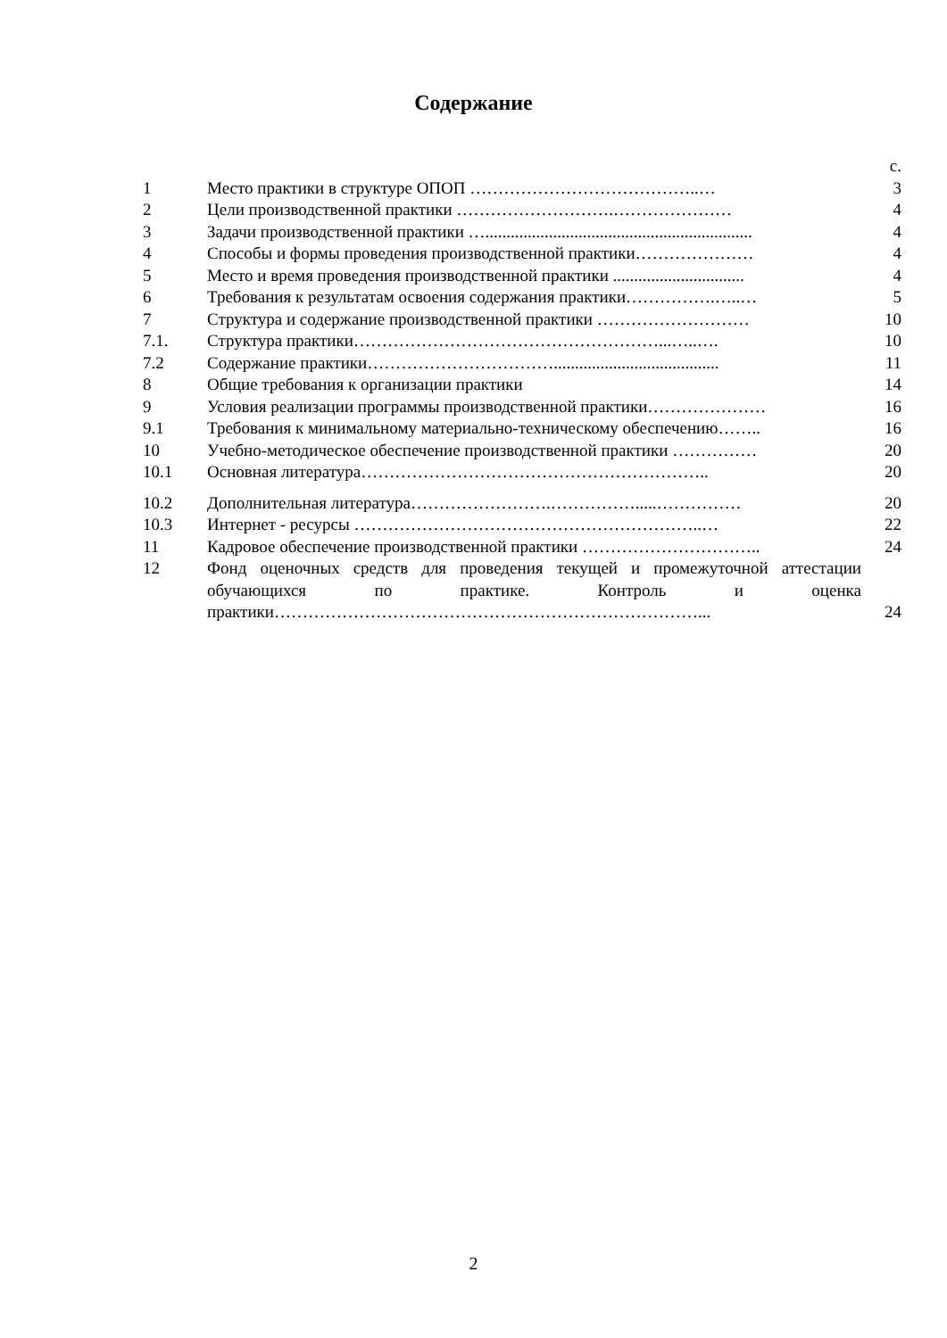Содержание
| | | с. |
| 1 | Место практики в структуре ОПОП …………………………………..… | 3 |
| 2 | Цели производственной практики ……………………….………………… | 4 |
| 3 | Задачи производственной практики …............................................................... | 4 |
| 4 | Способы и формы проведения производственной практики………………… | 4 |
| 5 | Место и время проведения производственной практики ............................... | 4 |
| 6 | Требования к результатам освоения содержания практики…………….…..… | 5 |
| 7 | Структура и содержание производственной практики ……………………… | 10 |
| 7.1. | Структура практики………………………………………………...…..…. | 10 |
| 7.2 | Содержание практики……………………………....................................... | 11 |
| 8 | Общие требования к организации практики | 14 |
| 9 | Условия реализации программы производственной практики………………… | 16 |
| 9.1 | Требования к минимальному материально-техническому обеспечению…….. | 16 |
| 10 | Учебно-методическое обеспечение производственной практики …………… | 20 |
| 10.1 | Основная литература…………………………………………………….. | 20 |
| 10.2 | Дополнительная литература…………………….…………….....…………… | 20 |
| 10.3 | Интернет - ресурсы ……………………………………………………..… | 22 |
| 11 | Кадровое обеспечение производственной практики ………………………….. | 24 |
| 12 | Фонд оценочных средств для проведения текущей и промежуточной аттестации обучающихся по практике. Контроль и оценка практики…………………………………………………………………... | 24 |
2